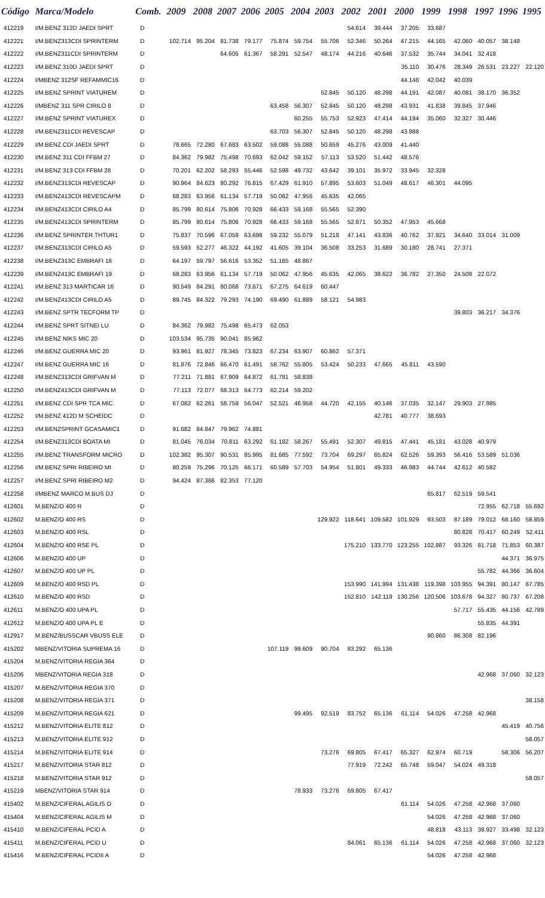| Código | Marca/Modelo | Comb. | 2009 | 2008 | 2007 | 2006 | 2005 | 2004 | 2003 | 2002 | 2001 | 2000 | 1999 | 1998 | 1997 | 1996 | 1995 |
| --- | --- | --- | --- | --- | --- | --- | --- | --- | --- | --- | --- | --- | --- | --- | --- | --- | --- |
| 412219 | I/M.BENZ 312D JAEDI SPRT | D | | | | | | | | 54.614 | 39.444 | 37.205 | 33.687 | | | | |
| 412221 | I/M.BENZ313CDI SPRINTERM | D | 102.714 | 95.204 | 81.738 | 79.177 | 75.874 | 59.754 | 55.706 | 52.346 | 50.264 | 47.215 | 44.165 | 42.060 | 40.057 | 38.148 | |
| 412222 | I/M.BENZ311CDI SPRINTERM | D | | | 64.605 | 61.367 | 58.291 | 52.547 | 48.174 | 44.216 | 40.646 | 37.532 | 35.744 | 34.041 | 32.418 | | |
| 412223 | I/M.BENZ 310D JAEDI SPRT | D | | | | | | | | | | 35.110 | 30.476 | 28.349 | 26.531 | 23.227 | 22.120 |
| 412224 | I/MBENZ 312SF REFAMMIC16 | D | | | | | | | | | | 44.146 | 42.042 | 40.039 | | | |
| 412225 | I/M.BENZ SPRINT VIATUREM | D | | | | | | | 52.845 | 50.120 | 48.298 | 44.191 | 42.087 | 40.081 | 38.170 | 36.352 | |
| 412226 | I/MBENZ 311 SPR CIRILO 8 | D | | | | | 63.458 | 56.307 | 52.845 | 50.120 | 48.298 | 43.931 | 41.838 | 39.845 | 37.946 | | |
| 412227 | I/M.BENZ SPRINT VIATUREX | D | | | | | | 60.255 | 55.753 | 52.923 | 47.414 | 44.194 | 35.060 | 32.327 | 30.446 | | |
| 412228 | I/M.BENZ311CDI REVESCAP | D | | | | | 63.703 | 56.307 | 52.845 | 50.120 | 48.298 | 43.988 | | | | | |
| 412229 | I/M.BENZ CDI JAEDI SPRT | D | 78.665 | 72.280 | 67.683 | 63.502 | 59.088 | 55.088 | 50.659 | 45.276 | 43.009 | 41.440 | | | | | |
| 412230 | I/M.BENZ 311 CDI FFBM 27 | D | 84.362 | 79.982 | 75.498 | 70.693 | 62.042 | 59.152 | 57.113 | 53.520 | 51.442 | 48.576 | | | | | |
| 412231 | I/M.BENZ 313 CDI FFBM 28 | D | 70.201 | 62.202 | 58.293 | 55.446 | 52.598 | 49.732 | 43.642 | 39.101 | 35.972 | 33.945 | 32.328 | | | | |
| 412232 | I/M.BENZ313CDI REVESCAP | D | 90.964 | 84.623 | 80.292 | 76.815 | 67.429 | 61.910 | 57.895 | 53.603 | 51.049 | 48.617 | 46.301 | 44.095 | | | |
| 412233 | I/M.BENZ413CDI REVESCAPM | D | 68.283 | 63.956 | 61.134 | 57.719 | 50.062 | 47.956 | 45.635 | 42.065 | | | | | | | |
| 412234 | I/M.BENZ413CDI CIRILO A4 | D | 85.799 | 80.614 | 75.806 | 70.928 | 66.433 | 59.168 | 55.565 | 52.390 | | | | | | | |
| 412235 | I/M.BENZ413CDI SPRINTERM | D | 85.799 | 80.614 | 75.806 | 70.928 | 66.433 | 59.168 | 55.565 | 52.871 | 50.352 | 47.953 | 45.668 | | | | |
| 412236 | I/M.BENZ SPRINTER THTUR1 | D | 75.837 | 70.596 | 67.059 | 63.698 | 59.232 | 55.079 | 51.218 | 47.141 | 43.836 | 40.762 | 37.921 | 34.640 | 33.014 | 31.009 | |
| 412237 | I/M.BENZ313CDI CIRILO A5 | D | 59.593 | 52.277 | 46.322 | 44.192 | 41.605 | 39.104 | 36.508 | 33.253 | 31.689 | 30.180 | 28.741 | 27.371 | | | |
| 412238 | I/M.BENZ313C EMBRAFI 16 | D | 64.197 | 59.797 | 56.616 | 53.352 | 51.165 | 48.867 | | | | | | | | | |
| 412239 | I/M.BENZ413C EMBRAFI 19 | D | 68.283 | 63.956 | 61.134 | 57.719 | 50.062 | 47.956 | 45.635 | 42.065 | 38.622 | 36.782 | 27.350 | 24.508 | 22.072 | | |
| 412241 | I/M.BENZ 313 MARTICAR 16 | D | 90.549 | 84.291 | 80.068 | 73.671 | 67.275 | 64.619 | 60.447 | | | | | | | | |
| 412242 | I/M.BENZ413CDI CIRILO A5 | D | 89.745 | 84.322 | 79.293 | 74.190 | 69.490 | 61.889 | 58.121 | 54.983 | | | | | | | |
| 412243 | I/M.BENZ SPTR TECFORM TP | D | | | | | | | | | | | | 39.803 | 36.217 | 34.376 | |
| 412244 | I/M.BENZ SPRT SITNEI LU | D | 84.362 | 79.982 | 75.498 | 65.473 | 62.053 | | | | | | | | | | |
| 412245 | I/M.BENZ NIKS MIC 20 | D | 103.534 | 95.735 | 90.041 | 85.962 | | | | | | | | | | | |
| 412246 | I/M.BENZ GUERRA MIC 20 | D | 93.961 | 81.927 | 78.345 | 73.823 | 67.234 | 63.907 | 60.862 | 57.371 | | | | | | | |
| 412247 | I/M.BENZ GUERRA MIC 16 | D | 81.876 | 72.846 | 66.470 | 61.491 | 58.762 | 55.805 | 53.424 | 50.233 | 47.665 | 45.811 | 43.590 | | | | |
| 412248 | I/M.BENZ313CDI GRIFVAN M | D | 77.211 | 71.881 | 67.909 | 64.872 | 61.781 | 58.838 | | | | | | | | | |
| 412250 | I/M.BENZ413CDI GRIFVAN M | D | 77.113 | 72.077 | 68.313 | 64.773 | 62.214 | 59.202 | | | | | | | | | |
| 412251 | I/M.BENZ CDI SPR TCA MIC | D | 67.082 | 62.261 | 58.759 | 56.047 | 52.521 | 46.958 | 44.720 | 42.155 | 40.146 | 37.035 | 32.147 | 29.903 | 27.985 | | |
| 412252 | I/M.BENZ 412D M SCHEIDC | D | | | | | | | | | 42.781 | 40.777 | 38.693 | | | | |
| 412253 | I/M.BENZSPRINT GCASAMIC1 | D | 91.682 | 84.847 | 79.962 | 74.881 | | | | | | | | | | | |
| 412254 | I/M.BENZ313CDI BOATA MI | D | 81.045 | 76.034 | 70.811 | 63.292 | 61.182 | 58.267 | 55.491 | 52.307 | 49.815 | 47.441 | 45.181 | 43.028 | 40.979 | | |
| 412255 | I/M.BENZ TRANSFORM MICRO | D | 102.382 | 95.307 | 90.531 | 85.995 | 81.685 | 77.592 | 73.704 | 69.297 | 65.824 | 62.526 | 59.393 | 56.416 | 53.589 | 51.036 | |
| 412256 | I/M.BENZ SPRI RIBEIRO MI | D | 80.259 | 75.296 | 70.125 | 66.171 | 60.589 | 57.703 | 54.954 | 51.801 | 49.333 | 46.983 | 44.744 | 42.612 | 40.582 | | |
| 412257 | I/M.BENZ SPRI RIBEIRO M2 | D | 94.424 | 87.386 | 82.353 | 77.120 | | | | | | | | | | | |
| 412258 | I/MBENZ MARCO M.BUS DJ | D | | | | | | | | | | | 65.817 | 62.519 | 59.541 | | |
| 412601 | M.BENZ/O 400 R | D | | | | | | | | | | | | | 72.955 | 62.718 | 55.692 |
| 412602 | M.BENZ/O 400 RS | D | | | | | | | 129.922 | 118.641 | 109.582 | 101.929 | 93.503 | 87.189 | 79.012 | 68.160 | 58.859 |
| 412603 | M.BENZ/O 400 RSL | D | | | | | | | | | | | | 80.828 | 70.417 | 60.249 | 52.411 |
| 412604 | M.BENZ/O 400 RSE PL | D | | | | | | | | 175.210 | 133.770 | 123.255 | 102.887 | 93.326 | 81.718 | 71.853 | 60.387 |
| 412606 | M.BENZ/O 400 UP | D | | | | | | | | | | | | | | 44.371 | 36.975 |
| 412607 | M.BENZ/O 400 UP PL | D | | | | | | | | | | | | | 55.782 | 44.366 | 36.604 |
| 412609 | M.BENZ/O 400 RSD PL | D | | | | | | | | 153.990 | 141.994 | 131.438 | 119.398 | 103.955 | 94.391 | 80.147 | 67.785 |
| 412610 | M.BENZ/O 400 RSD | D | | | | | | | | 152.810 | 142.119 | 130.256 | 120.506 | 103.678 | 94.327 | 80.737 | 67.208 |
| 412611 | M.BENZ/O 400 UPA PL | D | | | | | | | | | | | | 57.717 | 55.435 | 44.156 | 42.789 |
| 412612 | M.BENZ/O 400 UPA PL E | D | | | | | | | | | | | | | 55.835 | 44.391 | |
| 412917 | M.BENZ/BUSSCAR VBUSS ELE | D | | | | | | | | | | | 90.860 | 86.308 | 82.196 | | |
| 415202 | MBENZ/VITORIA SUPREMA 16 | D | | | | | 107.119 | 99.609 | 90.704 | 83.292 | 65.136 | | | | | | |
| 415204 | M.BENZ/VITORIA REGIA 364 | D | | | | | | | | | | | | | | | |
| 415206 | MBENZ/VITORIA REGIA 318 | D | | | | | | | | | | | | | 42.968 | 37.060 | 32.123 |
| 415207 | M.BENZ/VITORIA REGIA 370 | D | | | | | | | | | | | | | | | |
| 415208 | M.BENZ/VITORIA REGIA 371 | D | | | | | | | | | | | | | | | 38.158 |
| 415209 | M.BENZ/VITORIA REGIA 621 | D | | | | | | 99.495 | 92.519 | 83.752 | 65.136 | 61.114 | 54.026 | 47.258 | 42.968 | | |
| 415212 | M.BENZ/VITORIA ELITE 812 | D | | | | | | | | | | | | | | 45.419 | 40.756 |
| 415213 | M.BENZ/VITORIA ELITE 912 | D | | | | | | | | | | | | | | | 58.057 |
| 415214 | M.BENZ/VITORIA ELITE 914 | D | | | | | | | 73.276 | 69.805 | 67.417 | 65.327 | 62.974 | 60.719 | | 58.306 | 56.207 |
| 415217 | M.BENZ/VITORIA STAR 812 | D | | | | | | | | 77.919 | 72.242 | 65.748 | 59.047 | 54.024 | 49.318 | | |
| 415218 | M.BENZ/VITORIA STAR 912 | D | | | | | | | | | | | | | | | 58.057 |
| 415219 | MBENZ/VITORIA STAR 914 | D | | | | | | 78.933 | 73.276 | 69.805 | 67.417 | | | | | | |
| 415402 | M.BENZ/CIFERAL AGILIS O | D | | | | | | | | | | 61.114 | 54.026 | 47.258 | 42.968 | 37.060 | |
| 415404 | M.BENZ/CIFERAL AGILIS M | D | | | | | | | | | | | 54.026 | 47.258 | 42.968 | 37.060 | |
| 415410 | M.BENZ/CIFERAL PCID A | D | | | | | | | | | | | 48.818 | 43.113 | 38.927 | 33.498 | 32.123 |
| 415411 | M.BENZ/CIFERAL PCID U | D | | | | | | | | 84.061 | 65.136 | 61.114 | 54.026 | 47.258 | 42.968 | 37.060 | 32.123 |
| 415416 | M.BENZ/CIFERAL PCIDII A | D | | | | | | | | | | | 54.026 | 47.258 | 42.968 | | |